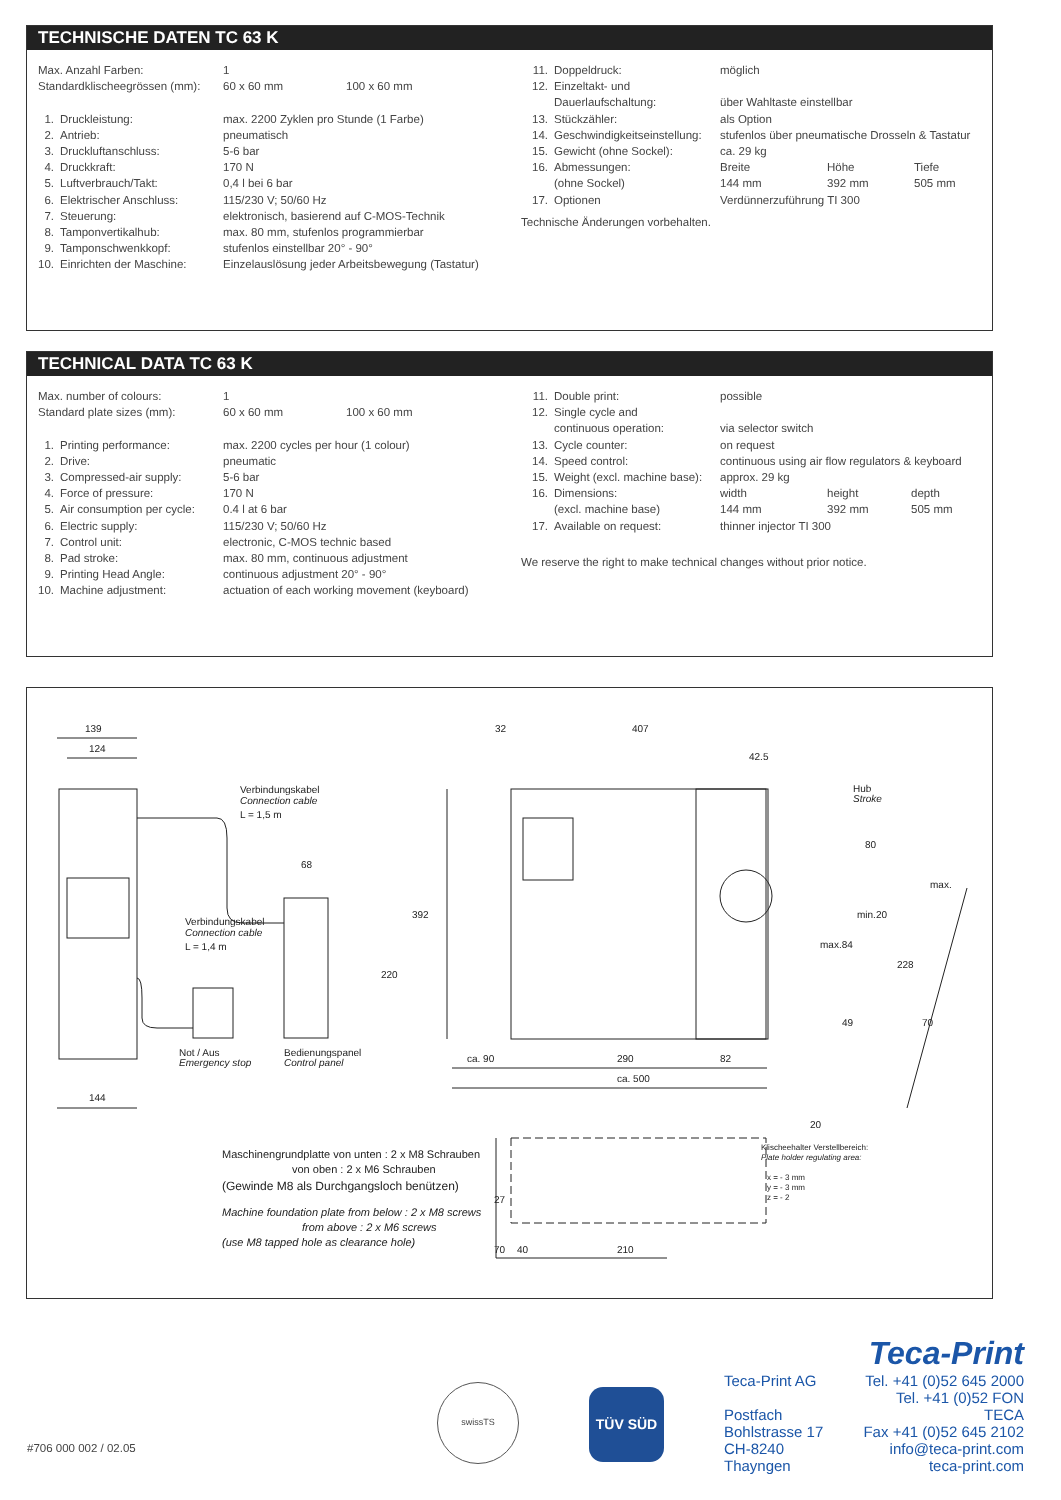TECHNISCHE DATEN TC 63 K
| Max. Anzahl Farben: | | 1 | |
| Standardklischeegrössen (mm): | | 60 x 60 mm | 100 x 60 mm |
| 1. | Druckleistung: | max. 2200 Zyklen pro Stunde (1 Farbe) | |
| 2. | Antrieb: | pneumatisch | |
| 3. | Druckluftanschluss: | 5-6 bar | |
| 4. | Druckkraft: | 170 N | |
| 5. | Luftverbrauch/Takt: | 0,4 l bei 6 bar | |
| 6. | Elektrischer Anschluss: | 115/230 V; 50/60 Hz | |
| 7. | Steuerung: | elektronisch, basierend auf C-MOS-Technik | |
| 8. | Tamponvertikalhub: | max. 80 mm, stufenlos programmierbar | |
| 9. | Tamponschwenkkopf: | stufenlos einstellbar 20° - 90° | |
| 10. | Einrichten der Maschine: | Einzelauslösung jeder Arbeitsbewegung (Tastatur) | |
| 11. | Doppeldruck: | möglich | | |
| 12. | Einzeltakt- und | | | |
| | Dauerlaufschaltung: | über Wahltaste einstellbar | | |
| 13. | Stückzähler: | als Option | | |
| 14. | Geschwindigkeitseinstellung: | stufenlos über pneumatische Drosseln & Tastatur | | |
| 15. | Gewicht (ohne Sockel): | ca. 29 kg | | |
| 16. | Abmessungen: | Breite | Höhe | Tiefe |
| | (ohne Sockel) | 144 mm | 392 mm | 505 mm |
| 17. | Optionen | Verdünnerzuführung TI 300 | | |
Technische Änderungen vorbehalten.
TECHNICAL DATA TC 63 K
| Max. number of colours: | | 1 | |
| Standard plate sizes (mm): | | 60 x 60 mm | 100 x 60 mm |
| 1. | Printing performance: | max. 2200 cycles per hour (1 colour) | |
| 2. | Drive: | pneumatic | |
| 3. | Compressed-air supply: | 5-6 bar | |
| 4. | Force of pressure: | 170 N | |
| 5. | Air consumption per cycle: | 0.4 l at 6 bar | |
| 6. | Electric supply: | 115/230 V; 50/60 Hz | |
| 7. | Control unit: | electronic, C-MOS technic based | |
| 8. | Pad stroke: | max. 80 mm, continuous adjustment | |
| 9. | Printing Head Angle: | continuous adjustment 20° - 90° | |
| 10. | Machine adjustment: | actuation of each working movement (keyboard) | |
| 11. | Double print: | possible | | |
| 12. | Single cycle and | | | |
| | continuous operation: | via selector switch | | |
| 13. | Cycle counter: | on request | | |
| 14. | Speed control: | continuous using air flow regulators & keyboard | | |
| 15. | Weight (excl. machine base): | approx. 29 kg | | |
| 16. | Dimensions: | width | height | depth |
| | (excl. machine base) | 144 mm | 392 mm | 505 mm |
| 17. | Available on request: | thinner injector TI 300 | | |
We reserve the right to make technical changes without prior notice.
139
124
144
Verbindungskabel
Connection cable
L = 1,5 m
68
Verbindungskabel
Connection cable
L = 1,4 m
220
Not / Aus
Emergency stop
Bedienungspanel
Control panel
32
407
42.5
Hub
Stroke
80
max.
392
min.20
max.84
228
49
70
ca. 90
290
82
ca. 500
20
70
27
40
210
Klischeehalter Verstellbereich:
Plate holder regulating area:
x = - 3 mm
y = - 3 mm
z = - 2
Maschinengrundplatte von unten : 2 x M8 Schrauben
von oben : 2 x M6 Schrauben
(Gewinde M8 als Durchgangsloch benützen)
Machine foundation plate from below : 2 x M8 screws
from above : 2 x M6 screws
(use M8 tapped hole as clearance hole)
#706 000 002 / 02.05
swissTS
TÜV SÜD
Teca-Print
Teca-Print AG
Postfach
Bohlstrasse 17
CH-8240 Thayngen
Tel. +41 (0)52 645 2000
Tel. +41 (0)52 FON TECA
Fax +41 (0)52 645 2102
info@teca-print.com
teca-print.com